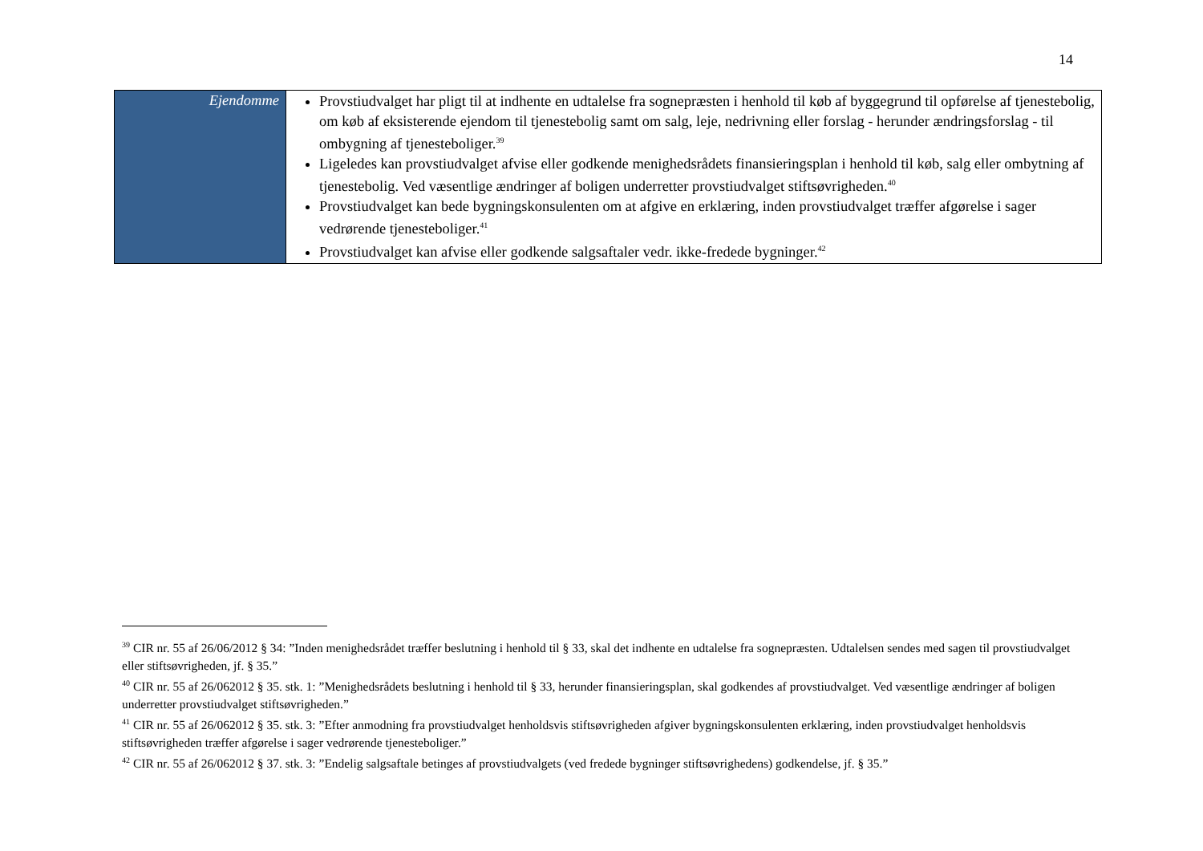14
| Ejendomme | Provstiudvalget har pligt til at indhente en udtalelse fra sognepræsten i henhold til køb af byggegrund til opførelse af tjenestebolig, om køb af eksisterende ejendom til tjenestebolig samt om salg, leje, nedrivning eller forslag - herunder ændringsforslag - til ombygning af tjenesteboliger.<sup>39</sup> Ligeledes kan provstiudvalget afvise eller godkende menighedsrådets finansieringsplan i henhold til køb, salg eller ombytning af tjenestebolig. Ved væsentlige ændringer af boligen underretter provstiudvalget stiftsøvrigheden.<sup>40</sup> Provstiudvalget kan bede bygningskonsulenten om at afgive en erklæring, inden provstiudvalget træffer afgørelse i sager vedrørende tjenesteboliger.<sup>41</sup> Provstiudvalget kan afvise eller godkende salgsaftaler vedr. ikke-fredede bygninger.<sup>42</sup> |
<sup>39</sup> CIR nr. 55 af 26/06/2012 § 34: ”Inden menighedsrådet træffer beslutning i henhold til § 33, skal det indhente en udtalelse fra sognepræsten. Udtalelsen sendes med sagen til provstiudvalget eller stiftsøvrigheden, jf. § 35.”
<sup>40</sup> CIR nr. 55 af 26/062012 § 35. stk. 1: ”Menighedsrådets beslutning i henhold til § 33, herunder finansieringsplan, skal godkendes af provstiudvalget. Ved væsentlige ændringer af boligen underretter provstiudvalget stiftsøvrigheden.”
<sup>41</sup> CIR nr. 55 af 26/062012 § 35. stk. 3: ”Efter anmodning fra provstiudvalget henholdsvis stiftsøvrigheden afgiver bygningskonsulenten erklæring, inden provstiudvalget henholdsvis stiftsøvrigheden træffer afgørelse i sager vedrørende tjenesteboliger.”
<sup>42</sup> CIR nr. 55 af 26/062012 § 37. stk. 3: ”Endelig salgsaftale betinges af provstiudvalgets (ved fredede bygninger stiftsøvrighedens) godkendelse, jf. § 35.”